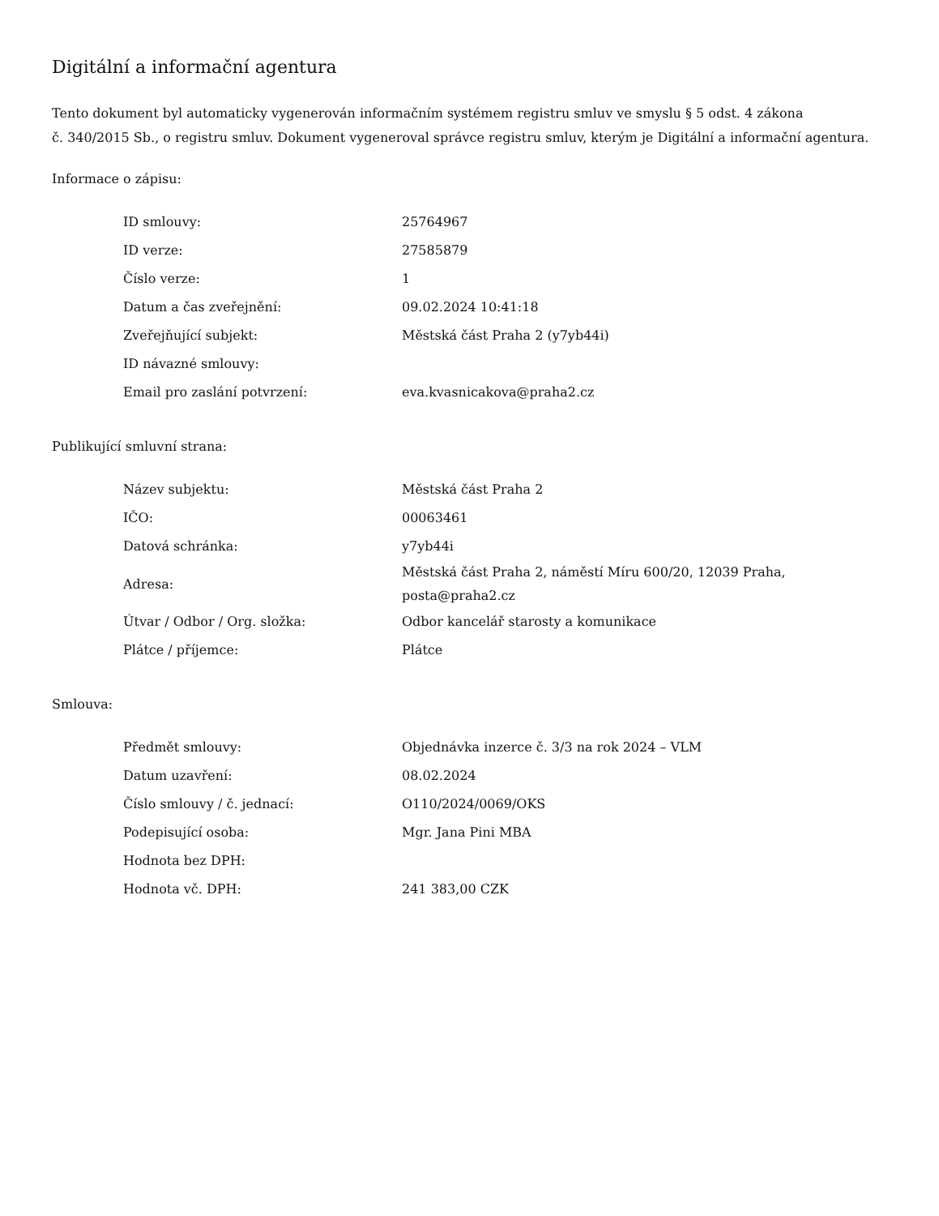Digitální a informační agentura
Tento dokument byl automaticky vygenerován informačním systémem registru smluv ve smyslu § 5 odst. 4 zákona
č. 340/2015 Sb., o registru smluv. Dokument vygeneroval správce registru smluv, kterým je Digitální a informační agentura.
Informace o zápisu:
| ID smlouvy: | 25764967 |
| ID verze: | 27585879 |
| Číslo verze: | 1 |
| Datum a čas zveřejnění: | 09.02.2024 10:41:18 |
| Zveřejňující subjekt: | Městská část Praha 2 (y7yb44i) |
| ID návazné smlouvy: | |
| Email pro zaslání potvrzení: | eva.kvasnicakova@praha2.cz |
Publikující smluvní strana:
| Název subjektu: | Městská část Praha 2 |
| IČO: | 00063461 |
| Datová schránka: | y7yb44i |
| Adresa: | Městská část Praha 2, náměstí Míru 600/20, 12039 Praha, posta@praha2.cz |
| Útvar / Odbor / Org. složka: | Odbor kancelář starosty a komunikace |
| Plátce / příjemce: | Plátce |
Smlouva:
| Předmět smlouvy: | Objednávka inzerce č. 3/3 na rok 2024 – VLM |
| Datum uzavření: | 08.02.2024 |
| Číslo smlouvy / č. jednací: | O110/2024/0069/OKS |
| Podepisující osoba: | Mgr. Jana Pini MBA |
| Hodnota bez DPH: | |
| Hodnota vč. DPH: | 241 383,00 CZK |